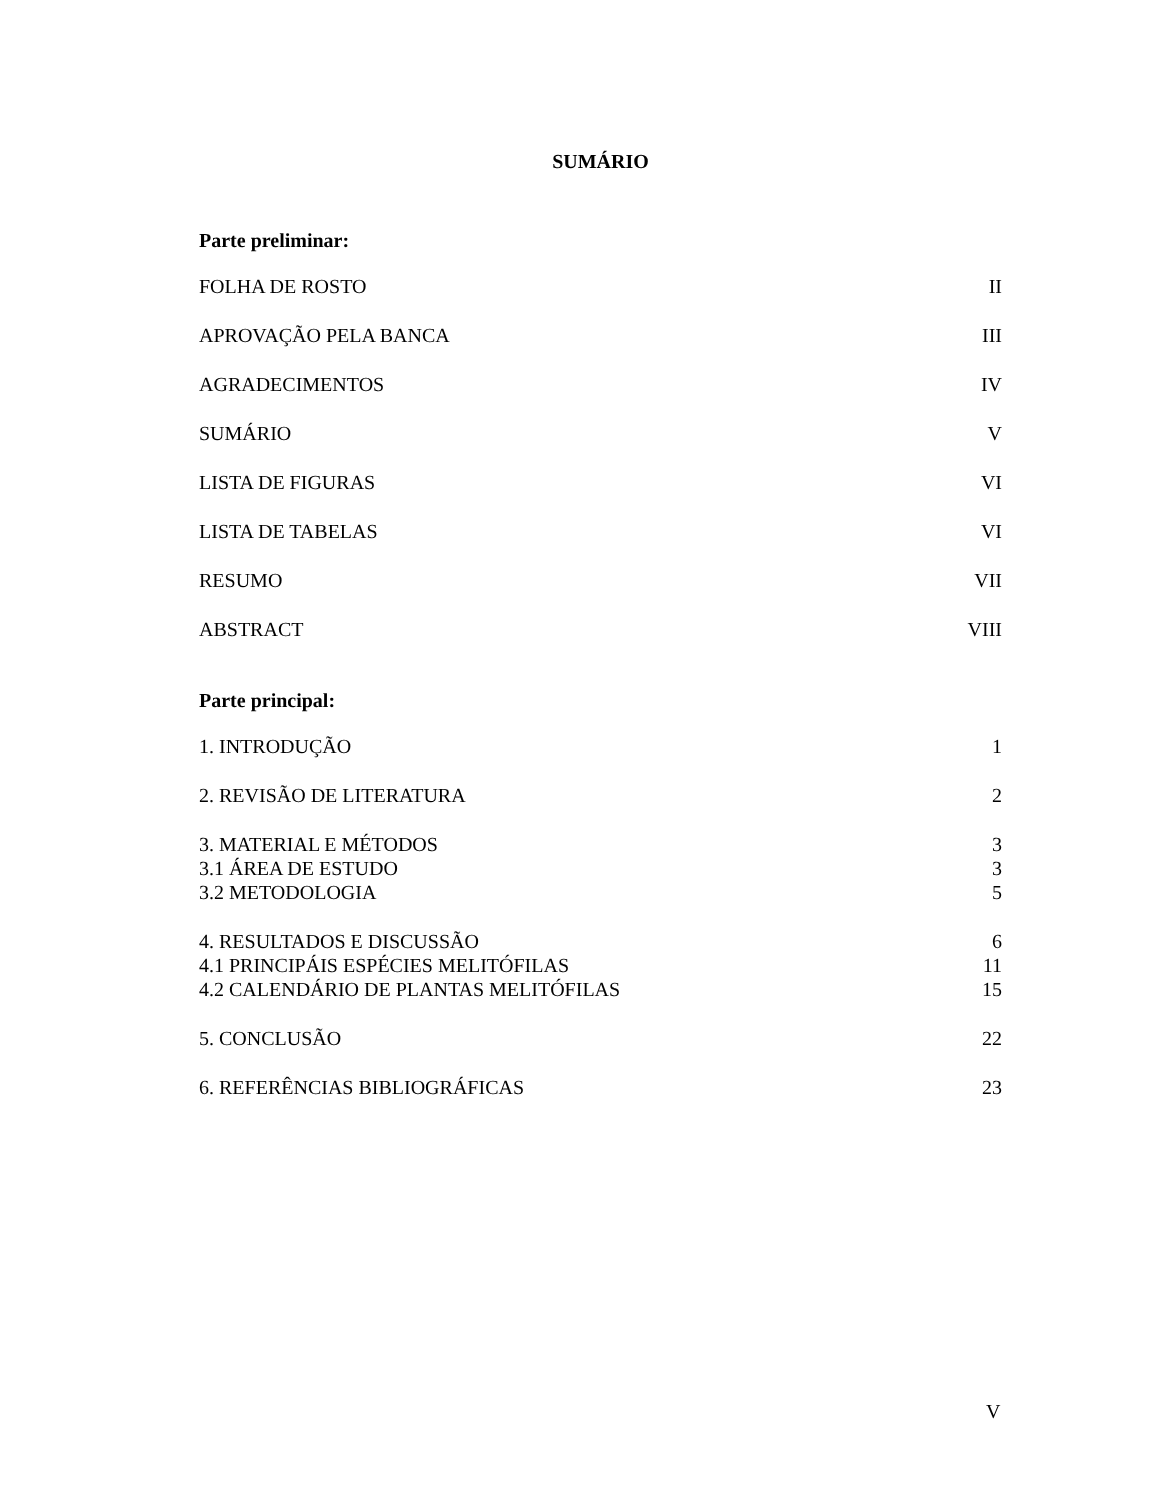SUMÁRIO
Parte preliminar:
FOLHA DE ROSTO II
APROVAÇÃO PELA BANCA III
AGRADECIMENTOS IV
SUMÁRIO V
LISTA DE FIGURAS VI
LISTA DE TABELAS VI
RESUMO VII
ABSTRACT VIII
Parte principal:
1. INTRODUÇÃO 1
2. REVISÃO DE LITERATURA 2
3. MATERIAL E MÉTODOS 3
3.1 ÁREA DE ESTUDO 3
3.2 METODOLOGIA 5
4. RESULTADOS E DISCUSSÃO 6
4.1 PRINCIPÁIS ESPÉCIES MELITÓFILAS 11
4.2 CALENDÁRIO DE PLANTAS MELITÓFILAS 15
5. CONCLUSÃO 22
6. REFERÊNCIAS BIBLIOGRÁFICAS 23
V